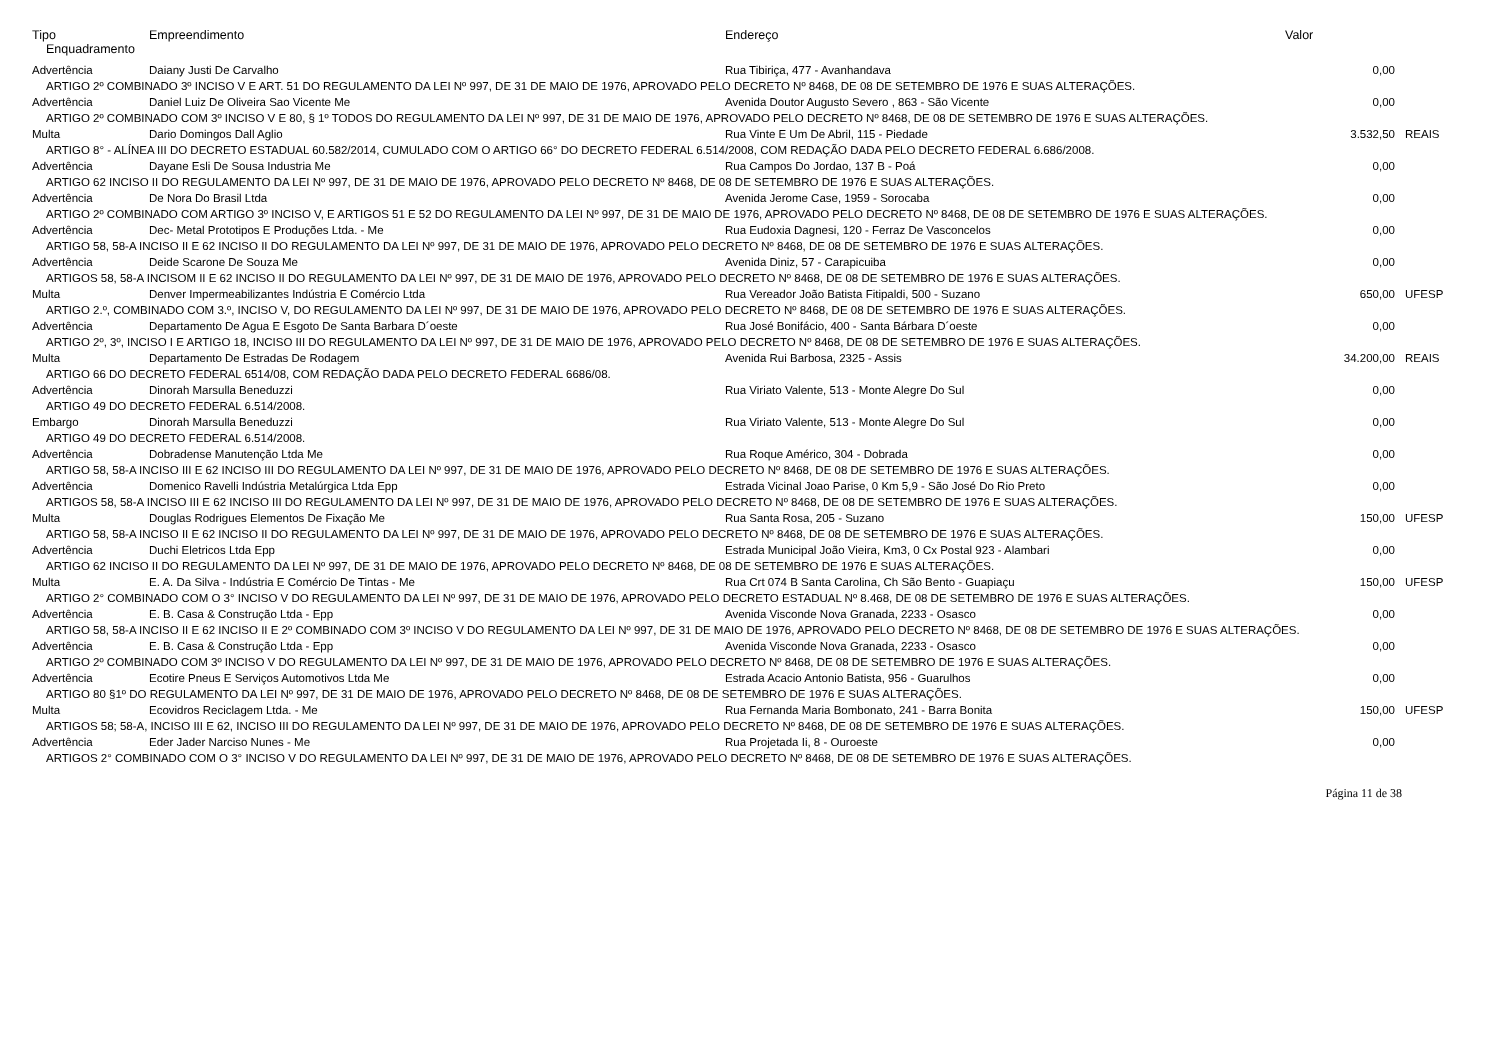| Tipo | Empreendimento | Endereço | Valor | |
| --- | --- | --- | --- | --- |
| Enquadramento | | | | |
| Advertência | Daiany Justi De Carvalho | Rua Tibiriça, 477 - Avanhandava | 0,00 | |
| ARTIGO 2º COMBINADO 3º INCISO V E ART. 51 DO REGULAMENTO DA LEI Nº 997, DE 31 DE MAIO DE 1976, APROVADO PELO DECRETO Nº 8468, DE 08 DE SETEMBRO DE 1976 E SUAS ALTERAÇÕES. | | | | |
| Advertência | Daniel Luiz De Oliveira Sao Vicente Me | Avenida Doutor Augusto Severo , 863 - São Vicente | 0,00 | |
| ARTIGO 2º COMBINADO COM 3º INCISO V E 80, § 1º TODOS DO REGULAMENTO DA LEI Nº 997, DE 31 DE MAIO DE 1976, APROVADO PELO DECRETO Nº 8468, DE 08 DE SETEMBRO DE 1976 E SUAS ALTERAÇÕES. | | | | |
| Multa | Dario Domingos Dall Aglio | Rua Vinte E Um De Abril, 115 - Piedade | 3.532,50 | REAIS |
| ARTIGO 8° - ALÍNEA III DO DECRETO ESTADUAL 60.582/2014, CUMULADO COM O ARTIGO 66° DO DECRETO FEDERAL 6.514/2008, COM REDAÇÃO DADA PELO DECRETO FEDERAL 6.686/2008. | | | | |
| Advertência | Dayane Esli De Sousa Industria Me | Rua Campos Do Jordao, 137 B - Poá | 0,00 | |
| ARTIGO 62 INCISO II DO REGULAMENTO DA LEI Nº 997, DE 31 DE MAIO DE 1976, APROVADO PELO DECRETO Nº 8468, DE 08 DE SETEMBRO DE 1976 E SUAS ALTERAÇÕES. | | | | |
| Advertência | De Nora Do Brasil Ltda | Avenida Jerome Case, 1959 - Sorocaba | 0,00 | |
| ARTIGO 2º COMBINADO COM ARTIGO 3º INCISO V, E ARTIGOS 51 E 52 DO REGULAMENTO DA LEI Nº 997, DE 31 DE MAIO DE 1976, APROVADO PELO DECRETO Nº 8468, DE 08 DE SETEMBRO DE 1976 E SUAS ALTERAÇÕES. | | | | |
| Advertência | Dec- Metal Prototipos E Produções Ltda. - Me | Rua Eudoxia Dagnesi, 120 - Ferraz De Vasconcelos | 0,00 | |
| ARTIGO 58, 58-A INCISO II E 62 INCISO II DO REGULAMENTO DA LEI Nº 997, DE 31 DE MAIO DE 1976, APROVADO PELO DECRETO Nº 8468, DE 08 DE SETEMBRO DE 1976 E SUAS ALTERAÇÕES. | | | | |
| Advertência | Deide Scarone De Souza Me | Avenida Diniz, 57 - Carapicuiba | 0,00 | |
| ARTIGOS 58, 58-A INCISOM II E 62 INCISO II DO REGULAMENTO DA LEI Nº 997, DE 31 DE MAIO DE 1976, APROVADO PELO DECRETO Nº 8468, DE 08 DE SETEMBRO DE 1976 E SUAS ALTERAÇÕES. | | | | |
| Multa | Denver Impermeabilizantes Indústria E Comércio Ltda | Rua Vereador João Batista Fitipaldi, 500 - Suzano | 650,00 | UFESP |
| ARTIGO 2.º, COMBINADO COM 3.º, INCISO V, DO REGULAMENTO DA LEI Nº 997, DE 31 DE MAIO DE 1976, APROVADO PELO DECRETO Nº 8468, DE 08 DE SETEMBRO DE 1976 E SUAS ALTERAÇÕES. | | | | |
| Advertência | Departamento De Agua E Esgoto De Santa Barbara D´oeste | Rua José Bonifácio, 400 - Santa Bárbara D´oeste | 0,00 | |
| ARTIGO 2º, 3º, INCISO I E ARTIGO 18, INCISO III DO REGULAMENTO DA LEI Nº 997, DE 31 DE MAIO DE 1976, APROVADO PELO DECRETO Nº 8468, DE 08 DE SETEMBRO DE 1976 E SUAS ALTERAÇÕES. | | | | |
| Multa | Departamento De Estradas De Rodagem | Avenida Rui Barbosa, 2325 - Assis | 34.200,00 | REAIS |
| ARTIGO 66 DO DECRETO FEDERAL 6514/08, COM REDAÇÃO DADA PELO DECRETO FEDERAL 6686/08. | | | | |
| Advertência | Dinorah Marsulla Beneduzzi | Rua Viriato Valente, 513 - Monte Alegre Do Sul | 0,00 | |
| ARTIGO 49 DO DECRETO FEDERAL 6.514/2008. | | | | |
| Embargo | Dinorah Marsulla Beneduzzi | Rua Viriato Valente, 513 - Monte Alegre Do Sul | 0,00 | |
| ARTIGO 49 DO DECRETO FEDERAL 6.514/2008. | | | | |
| Advertência | Dobradense Manutenção Ltda Me | Rua Roque Américo, 304 - Dobrada | 0,00 | |
| ARTIGO 58, 58-A INCISO III E 62 INCISO III DO REGULAMENTO DA LEI Nº 997, DE 31 DE MAIO DE 1976, APROVADO PELO DECRETO Nº 8468, DE 08 DE SETEMBRO DE 1976 E SUAS ALTERAÇÕES. | | | | |
| Advertência | Domenico Ravelli Indústria Metalúrgica Ltda Epp | Estrada Vicinal Joao Parise, 0 Km 5,9 - São José Do Rio Preto | 0,00 | |
| ARTIGOS 58, 58-A INCISO III E 62 INCISO III DO REGULAMENTO DA LEI Nº 997, DE 31 DE MAIO DE 1976, APROVADO PELO DECRETO Nº 8468, DE 08 DE SETEMBRO DE 1976 E SUAS ALTERAÇÕES. | | | | |
| Multa | Douglas Rodrigues Elementos De Fixação Me | Rua Santa Rosa, 205 - Suzano | 150,00 | UFESP |
| ARTIGO 58, 58-A INCISO II E 62 INCISO II DO REGULAMENTO DA LEI Nº 997, DE 31 DE MAIO DE 1976, APROVADO PELO DECRETO Nº 8468, DE 08 DE SETEMBRO DE 1976 E SUAS ALTERAÇÕES. | | | | |
| Advertência | Duchi Eletricos Ltda Epp | Estrada Municipal João Vieira, Km3, 0 Cx Postal 923 - Alambari | 0,00 | |
| ARTIGO 62 INCISO II DO REGULAMENTO DA LEI Nº 997, DE 31 DE MAIO DE 1976, APROVADO PELO DECRETO Nº 8468, DE 08 DE SETEMBRO DE 1976 E SUAS ALTERAÇÕES. | | | | |
| Multa | E. A. Da Silva - Indústria E Comércio De Tintas - Me | Rua Crt 074 B Santa Carolina, Ch São Bento - Guapiaçu | 150,00 | UFESP |
| ARTIGO 2° COMBINADO COM O 3° INCISO V DO REGULAMENTO DA LEI Nº 997, DE 31 DE MAIO DE 1976, APROVADO PELO DECRETO ESTADUAL Nº 8.468, DE 08 DE SETEMBRO DE 1976 E SUAS ALTERAÇÕES. | | | | |
| Advertência | E. B. Casa & Construção Ltda - Epp | Avenida Visconde Nova Granada, 2233 - Osasco | 0,00 | |
| ARTIGO 58, 58-A INCISO II E 62 INCISO II E 2º COMBINADO COM 3º INCISO V DO REGULAMENTO DA LEI Nº 997, DE 31 DE MAIO DE 1976, APROVADO PELO DECRETO Nº 8468, DE 08 DE SETEMBRO DE 1976 E SUAS ALTERAÇÕES. | | | | |
| Advertência | E. B. Casa & Construção Ltda - Epp | Avenida Visconde Nova Granada, 2233 - Osasco | 0,00 | |
| ARTIGO 2º COMBINADO COM 3º INCISO V DO REGULAMENTO DA LEI Nº 997, DE 31 DE MAIO DE 1976, APROVADO PELO DECRETO Nº 8468, DE 08 DE SETEMBRO DE 1976 E SUAS ALTERAÇÕES. | | | | |
| Advertência | Ecotire Pneus E Serviços Automotivos Ltda Me | Estrada Acacio Antonio Batista, 956 - Guarulhos | 0,00 | |
| ARTIGO 80 §1º DO REGULAMENTO DA LEI Nº 997, DE 31 DE MAIO DE 1976, APROVADO PELO DECRETO Nº 8468, DE 08 DE SETEMBRO DE 1976 E SUAS ALTERAÇÕES. | | | | |
| Multa | Ecovidros Reciclagem Ltda. - Me | Rua Fernanda Maria Bombonato, 241 - Barra Bonita | 150,00 | UFESP |
| ARTIGOS 58; 58-A, INCISO III E 62, INCISO III DO REGULAMENTO DA LEI Nº 997, DE 31 DE MAIO DE 1976, APROVADO PELO DECRETO Nº 8468, DE 08 DE SETEMBRO DE 1976 E SUAS ALTERAÇÕES. | | | | |
| Advertência | Eder Jader Narciso Nunes - Me | Rua Projetada Ii, 8 - Ouroeste | 0,00 | |
| ARTIGOS 2° COMBINADO COM O 3° INCISO V DO REGULAMENTO DA LEI Nº 997, DE 31 DE MAIO DE 1976, APROVADO PELO DECRETO Nº 8468, DE 08 DE SETEMBRO DE 1976 E SUAS ALTERAÇÕES. | | | | |
Página 11 de 38